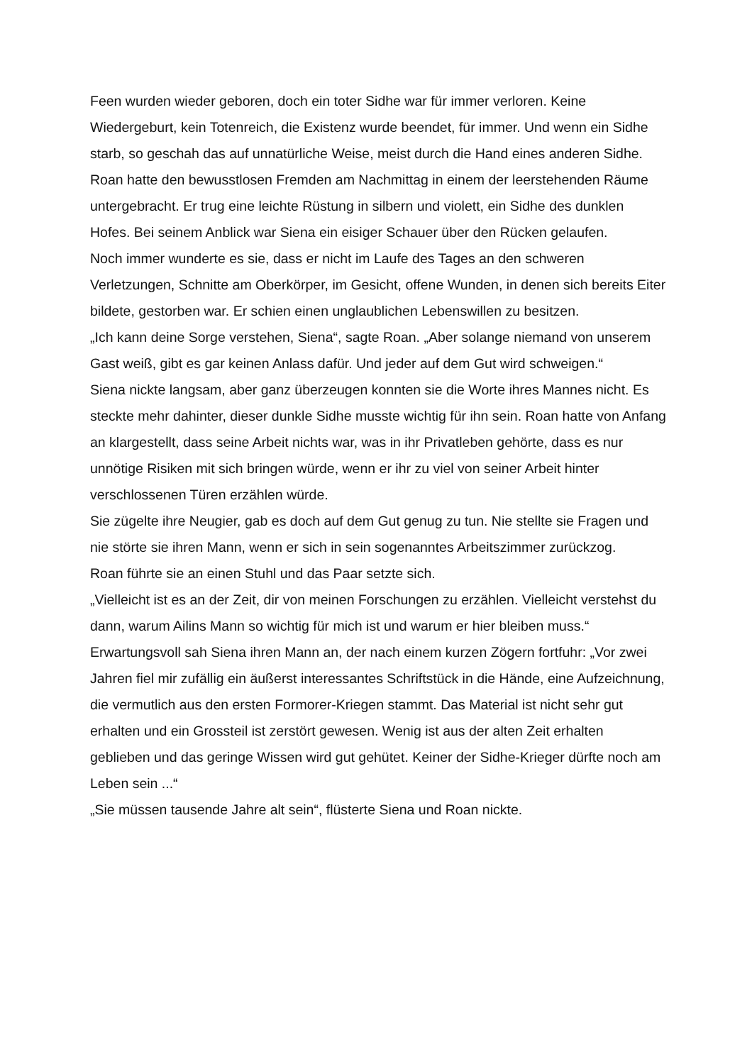Feen wurden wieder geboren, doch ein toter Sidhe war für immer verloren. Keine Wiedergeburt, kein Totenreich, die Existenz wurde beendet, für immer. Und wenn ein Sidhe starb, so geschah das auf unnatürliche Weise, meist durch die Hand eines anderen Sidhe.
Roan hatte den bewusstlosen Fremden am Nachmittag in einem der leerstehenden Räume untergebracht. Er trug eine leichte Rüstung in silbern und violett, ein Sidhe des dunklen Hofes. Bei seinem Anblick war Siena ein eisiger Schauer über den Rücken gelaufen.
Noch immer wunderte es sie, dass er nicht im Laufe des Tages an den schweren Verletzungen, Schnitte am Oberkörper, im Gesicht, offene Wunden, in denen sich bereits Eiter bildete, gestorben war. Er schien einen unglaublichen Lebenswillen zu besitzen.
„Ich kann deine Sorge verstehen, Siena“, sagte Roan. „Aber solange niemand von unserem Gast weiß, gibt es gar keinen Anlass dafür. Und jeder auf dem Gut wird schweigen.“
Siena nickte langsam, aber ganz überzeugen konnten sie die Worte ihres Mannes nicht. Es steckte mehr dahinter, dieser dunkle Sidhe musste wichtig für ihn sein. Roan hatte von Anfang an klargestellt, dass seine Arbeit nichts war, was in ihr Privatleben gehörte, dass es nur unnötige Risiken mit sich bringen würde, wenn er ihr zu viel von seiner Arbeit hinter verschlossenen Türen erzählen würde.
Sie zügelte ihre Neugier, gab es doch auf dem Gut genug zu tun. Nie stellte sie Fragen und nie störte sie ihren Mann, wenn er sich in sein sogenanntes Arbeitszimmer zurückzog.
Roan führte sie an einen Stuhl und das Paar setzte sich.
„Vielleicht ist es an der Zeit, dir von meinen Forschungen zu erzählen. Vielleicht verstehst du dann, warum Ailins Mann so wichtig für mich ist und warum er hier bleiben muss.“
Erwartungsvoll sah Siena ihren Mann an, der nach einem kurzen Zögern fortfuhr: „Vor zwei Jahren fiel mir zufällig ein äußerst interessantes Schriftstück in die Hände, eine Aufzeichnung, die vermutlich aus den ersten Formorer-Kriegen stammt. Das Material ist nicht sehr gut erhalten und ein Grossteil ist zerstört gewesen. Wenig ist aus der alten Zeit erhalten geblieben und das geringe Wissen wird gut gehütet. Keiner der Sidhe-Krieger dürfte noch am Leben sein ...“
„Sie müssen tausende Jahre alt sein“, flüsterte Siena und Roan nickte.